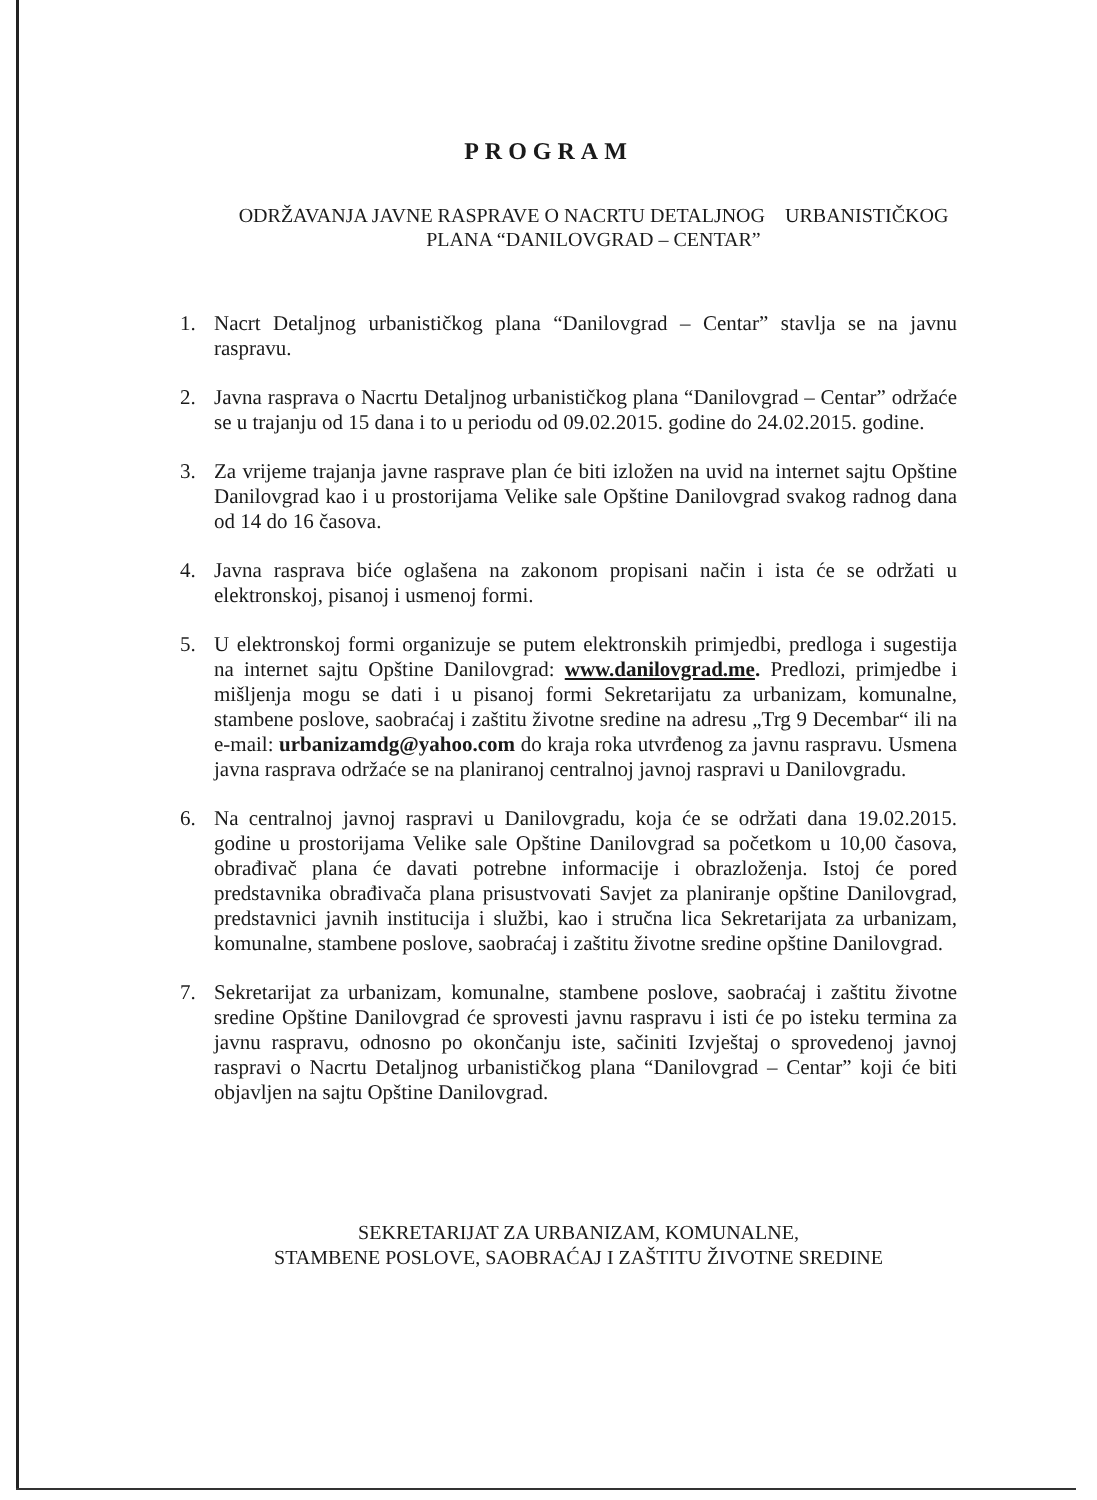PROGRAM
ODRŽAVANJA JAVNE RASPRAVE O NACRTU DETALJNOG URBANISTIČKOG
PLANA “DANILOVGRAD – CENTAR”
1. Nacrt Detaljnog urbanističkog plana “Danilovgrad – Centar” stavlja se na javnu raspravu.
2. Javna rasprava o Nacrtu Detaljnog urbanističkog plana “Danilovgrad – Centar” održaće se u trajanju od 15 dana i to u periodu od 09.02.2015. godine do 24.02.2015. godine.
3. Za vrijeme trajanja javne rasprave plan će biti izložen na uvid na internet sajtu Opštine Danilovgrad kao i u prostorijama Velike sale Opštine Danilovgrad svakog radnog dana od 14 do 16 časova.
4. Javna rasprava biće oglašena na zakonom propisani način i ista će se održati u elektronskoj, pisanoj i usmenoj formi.
5. U elektronskoj formi organizuje se putem elektronskih primjedbi, predloga i sugestija na internet sajtu Opštine Danilovgrad: www.danilovgrad.me. Predlozi, primjedbe i mišljenja mogu se dati i u pisanoj formi Sekretarijatu za urbanizam, komunalne, stambene poslove, saobraćaj i zaštitu životne sredine na adresu „Trg 9 Decembar“ ili na e-mail: urbanizamdg@yahoo.com do kraja roka utvrđenog za javnu raspravu. Usmena javna rasprava održaće se na planiranoj centralnoj javnoj raspravi u Danilovgradu.
6. Na centralnoj javnoj raspravi u Danilovgradu, koja će se održati dana 19.02.2015. godine u prostorijama Velike sale Opštine Danilovgrad sa početkom u 10,00 časova, obrađivač plana će davati potrebne informacije i obrazloženja. Istoj će pored predstavnika obrađivača plana prisustvovati Savjet za planiranje opštine Danilovgrad, predstavnici javnih institucija i službi, kao i stručna lica Sekretarijata za urbanizam, komunalne, stambene poslove, saobraćaj i zaštitu životne sredine opštine Danilovgrad.
7. Sekretarijat za urbanizam, komunalne, stambene poslove, saobraćaj i zaštitu životne sredine Opštine Danilovgrad će sprovesti javnu raspravu i isti će po isteku termina za javnu raspravu, odnosno po okončanju iste, sačiniti Izvještaj o sprovedenoj javnoj raspravi o Nacrtu Detaljnog urbanističkog plana “Danilovgrad – Centar” koji će biti objavljen na sajtu Opštine Danilovgrad.
SEKRETARIJAT ZA URBANIZAM, KOMUNALNE,
STAMBENE POSLOVE, SAOBRAĆAJ I ZAŠTITU ŽIVOTNE SREDINE